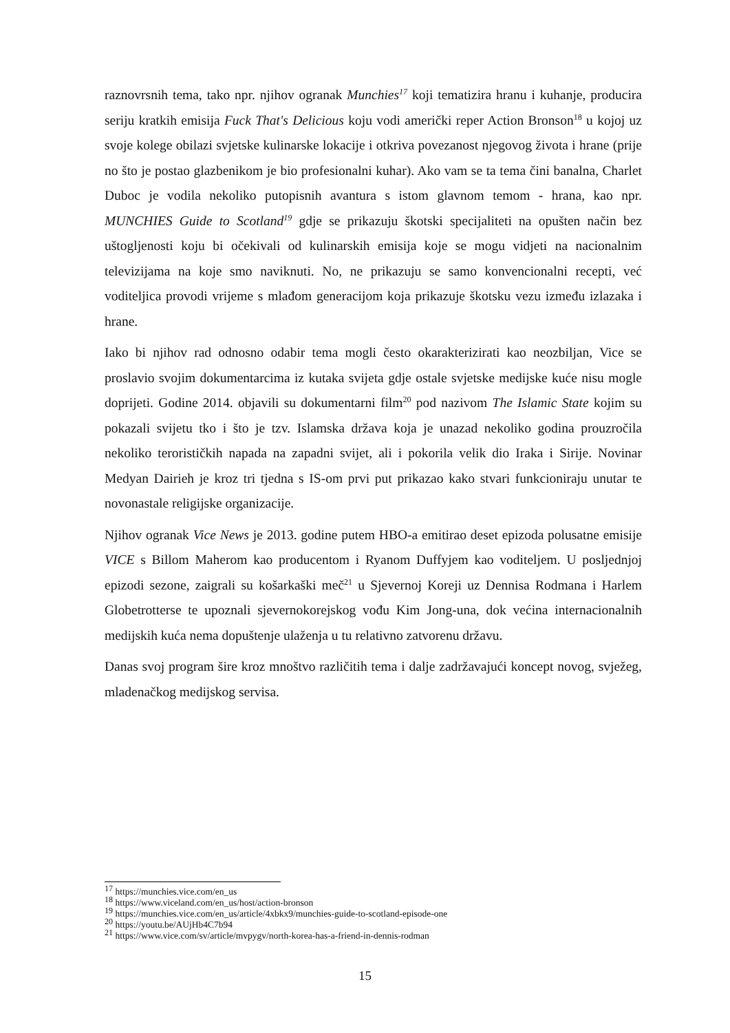raznovrsnih tema, tako npr. njihov ogranak Munchies<sup>17</sup> koji tematizira hranu i kuhanje, producira seriju kratkih emisija Fuck That's Delicious koju vodi američki reper Action Bronson<sup>18</sup> u kojoj uz svoje kolege obilazi svjetske kulinarske lokacije i otkriva povezanost njegovog života i hrane (prije no što je postao glazbenikom je bio profesionalni kuhar). Ako vam se ta tema čini banalna, Charlet Duboc je vodila nekoliko putopisnih avantura s istom glavnom temom - hrana, kao npr. MUNCHIES Guide to Scotland<sup>19</sup> gdje se prikazuju škotski specijaliteti na opušten način bez uštogljenosti koju bi očekivali od kulinarskih emisija koje se mogu vidjeti na nacionalnim televizijama na koje smo naviknuti. No, ne prikazuju se samo konvencionalni recepti, već voditeljica provodi vrijeme s mlađom generacijom koja prikazuje škotsku vezu između izlazaka i hrane.
Iako bi njihov rad odnosno odabir tema mogli često okarakterizirati kao neozbiljan, Vice se proslavio svojim dokumentarcima iz kutaka svijeta gdje ostale svjetske medijske kuće nisu mogle doprijeti. Godine 2014. objavili su dokumentarni film<sup>20</sup> pod nazivom The Islamic State kojim su pokazali svijetu tko i što je tzv. Islamska država koja je unazad nekoliko godina prouzročila nekoliko terorističkih napada na zapadni svijet, ali i pokorila velik dio Iraka i Sirije. Novinar Medyan Dairieh je kroz tri tjedna s IS-om prvi put prikazao kako stvari funkcioniraju unutar te novonastale religijske organizacije.
Njihov ogranak Vice News je 2013. godine putem HBO-a emitirao deset epizoda polusatne emisije VICE s Billom Maherom kao producentom i Ryanom Duffyjem kao voditeljem. U posljednjoj epizodi sezone, zaigrali su košarkaški meč<sup>21</sup> u Sjevernoj Koreji uz Dennisa Rodmana i Harlem Globetrotterse te upoznali sjevernokorejskog vođu Kim Jong-una, dok većina internacionalnih medijskih kuća nema dopuštenje ulaženja u tu relativno zatvorenu državu.
Danas svoj program šire kroz mnoštvo različitih tema i dalje zadržavajući koncept novog, svježeg, mladenačkog medijskog servisa.
<sup>17</sup> https://munchies.vice.com/en_us
<sup>18</sup> https://www.viceland.com/en_us/host/action-bronson
<sup>19</sup> https://munchies.vice.com/en_us/article/4xbkx9/munchies-guide-to-scotland-episode-one
<sup>20</sup> https://youtu.be/AUjHb4C7b94
<sup>21</sup> https://www.vice.com/sv/article/mvpygv/north-korea-has-a-friend-in-dennis-rodman
15